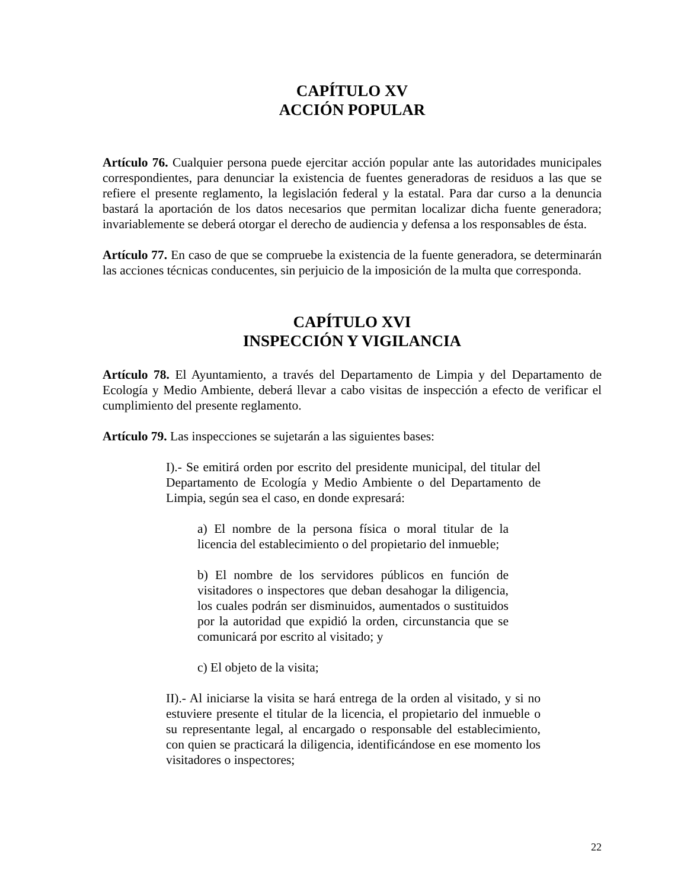CAPÍTULO XV
ACCIÓN POPULAR
Artículo 76. Cualquier persona puede ejercitar acción popular ante las autoridades municipales correspondientes, para denunciar la existencia de fuentes generadoras de residuos a las que se refiere el presente reglamento, la legislación federal y la estatal. Para dar curso a la denuncia bastará la aportación de los datos necesarios que permitan localizar dicha fuente generadora; invariablemente se deberá otorgar el derecho de audiencia y defensa a los responsables de ésta.
Artículo 77. En caso de que se compruebe la existencia de la fuente generadora, se determinarán las acciones técnicas conducentes, sin perjuicio de la imposición de la multa que corresponda.
CAPÍTULO XVI
INSPECCIÓN Y VIGILANCIA
Artículo 78. El Ayuntamiento, a través del Departamento de Limpia y del Departamento de Ecología y Medio Ambiente, deberá llevar a cabo visitas de inspección a efecto de verificar el cumplimiento del presente reglamento.
Artículo 79. Las inspecciones se sujetarán a las siguientes bases:
I).- Se emitirá orden por escrito del presidente municipal, del titular del Departamento de Ecología y Medio Ambiente o del Departamento de Limpia, según sea el caso, en donde expresará:
a) El nombre de la persona física o moral titular de la licencia del establecimiento o del propietario del inmueble;
b) El nombre de los servidores públicos en función de visitadores o inspectores que deban desahogar la diligencia, los cuales podrán ser disminuidos, aumentados o sustituidos por la autoridad que expidió la orden, circunstancia que se comunicará por escrito al visitado; y
c) El objeto de la visita;
II).- Al iniciarse la visita se hará entrega de la orden al visitado, y si no estuviere presente el titular de la licencia, el propietario del inmueble o su representante legal, al encargado o responsable del establecimiento, con quien se practicará la diligencia, identificándose en ese momento los visitadores o inspectores;
22